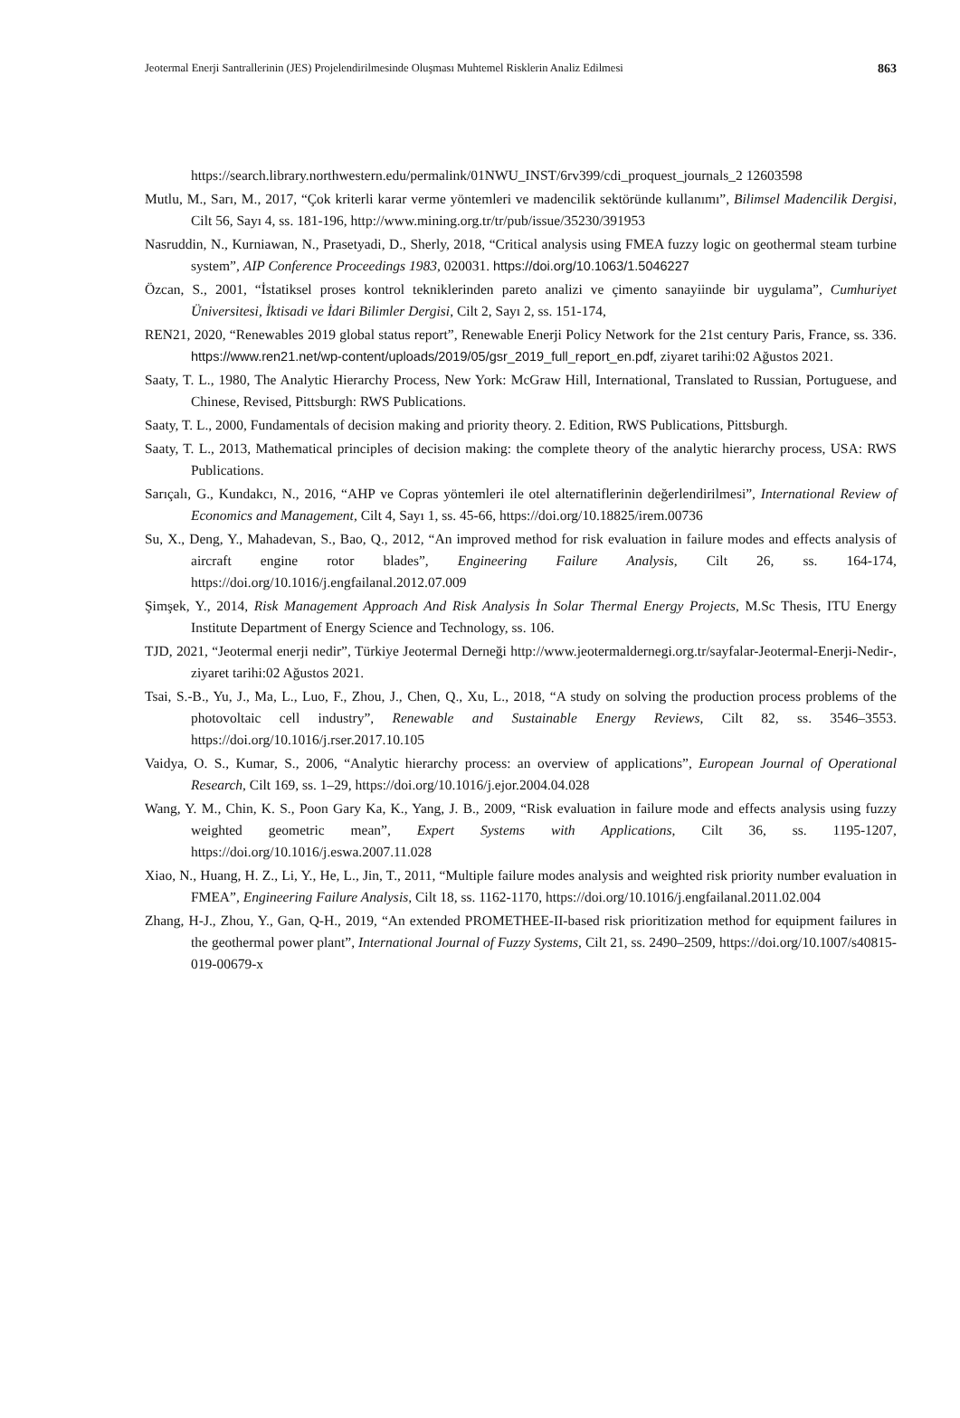Jeotermal Enerji Santrallerinin (JES) Projelendirilmesinde Oluşması Muhtemel Risklerin Analiz Edilmesi 863
https://search.library.northwestern.edu/permalink/01NWU_INST/6rv399/cdi_proquest_journals_2 12603598
Mutlu, M., Sarı, M., 2017, “Çok kriterli karar verme yöntemleri ve madencilik sektöründe kullanımı”, Bilimsel Madencilik Dergisi, Cilt 56, Sayı 4, ss. 181-196, http://www.mining.org.tr/tr/pub/issue/35230/391953
Nasruddin, N., Kurniawan, N., Prasetyadi, D., Sherly, 2018, “Critical analysis using FMEA fuzzy logic on geothermal steam turbine system”, AIP Conference Proceedings 1983, 020031. https://doi.org/10.1063/1.5046227
Özcan, S., 2001, “İstatiksel proses kontrol tekniklerinden pareto analizi ve çimento sanayiinde bir uygulama”, Cumhuriyet Üniversitesi, İktisadi ve İdari Bilimler Dergisi, Cilt 2, Sayı 2, ss. 151-174,
REN21, 2020, “Renewables 2019 global status report”, Renewable Enerji Policy Network for the 21st century Paris, France, ss. 336. https://www.ren21.net/wp-content/uploads/2019/05/gsr_2019_full_report_en.pdf, ziyaret tarihi:02 Ağustos 2021.
Saaty, T. L., 1980, The Analytic Hierarchy Process, New York: McGraw Hill, International, Translated to Russian, Portuguese, and Chinese, Revised, Pittsburgh: RWS Publications.
Saaty, T. L., 2000, Fundamentals of decision making and priority theory. 2. Edition, RWS Publications, Pittsburgh.
Saaty, T. L., 2013, Mathematical principles of decision making: the complete theory of the analytic hierarchy process, USA: RWS Publications.
Sarıçalı, G., Kundakcı, N., 2016, “AHP ve Copras yöntemleri ile otel alternatiflerinin değerlendirilmesi”, International Review of Economics and Management, Cilt 4, Sayı 1, ss. 45-66, https://doi.org/10.18825/irem.00736
Su, X., Deng, Y., Mahadevan, S., Bao, Q., 2012, “An improved method for risk evaluation in failure modes and effects analysis of aircraft engine rotor blades”, Engineering Failure Analysis, Cilt 26, ss. 164-174, https://doi.org/10.1016/j.engfailanal.2012.07.009
Şimşek, Y., 2014, Risk Management Approach And Risk Analysis İn Solar Thermal Energy Projects, M.Sc Thesis, ITU Energy Institute Department of Energy Science and Technology, ss. 106.
TJD, 2021, “Jeotermal enerji nedir”, Türkiye Jeotermal Derneği http://www.jeotermaldernegi.org.tr/sayfalar-Jeotermal-Enerji-Nedir-, ziyaret tarihi:02 Ağustos 2021.
Tsai, S.-B., Yu, J., Ma, L., Luo, F., Zhou, J., Chen, Q., Xu, L., 2018, “A study on solving the production process problems of the photovoltaic cell industry”, Renewable and Sustainable Energy Reviews, Cilt 82, ss. 3546–3553. https://doi.org/10.1016/j.rser.2017.10.105
Vaidya, O. S., Kumar, S., 2006, “Analytic hierarchy process: an overview of applications”, European Journal of Operational Research, Cilt 169, ss. 1–29, https://doi.org/10.1016/j.ejor.2004.04.028
Wang, Y. M., Chin, K. S., Poon Gary Ka, K., Yang, J. B., 2009, “Risk evaluation in failure mode and effects analysis using fuzzy weighted geometric mean”, Expert Systems with Applications, Cilt 36, ss. 1195-1207, https://doi.org/10.1016/j.eswa.2007.11.028
Xiao, N., Huang, H. Z., Li, Y., He, L., Jin, T., 2011, “Multiple failure modes analysis and weighted risk priority number evaluation in FMEA”, Engineering Failure Analysis, Cilt 18, ss. 1162-1170, https://doi.org/10.1016/j.engfailanal.2011.02.004
Zhang, H-J., Zhou, Y., Gan, Q-H., 2019, “An extended PROMETHEE-II-based risk prioritization method for equipment failures in the geothermal power plant”, International Journal of Fuzzy Systems, Cilt 21, ss. 2490–2509, https://doi.org/10.1007/s40815-019-00679-x